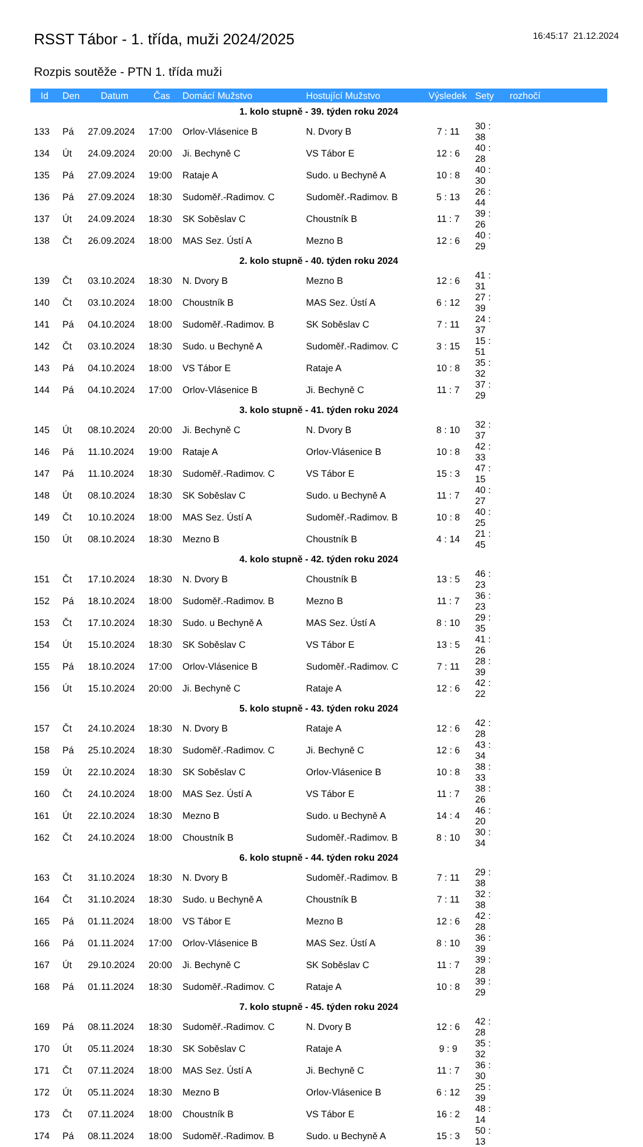RSST Tábor - 1. třída, muži 2024/2025
16:45:17 21.12.2024
Rozpis soutěže - PTN 1. třída muži
| Id | Den | Datum | Čas | Domácí Mužstvo | Hostující Mužstvo | Výsledek | Sety | rozhočí |
| --- | --- | --- | --- | --- | --- | --- | --- | --- |
| 1. kolo stupně - 39. týden roku 2024 | | | | | | | | |
| 133 | Pá | 27.09.2024 | 17:00 | Orlov-Vlásenice B | N. Dvory B | 7 : 11 | 30 : 38 | |
| 134 | Út | 24.09.2024 | 20:00 | Ji. Bechyně C | VS Tábor E | 12 : 6 | 40 : 28 | |
| 135 | Pá | 27.09.2024 | 19:00 | Rataje A | Sudo. u Bechyně A | 10 : 8 | 40 : 30 | |
| 136 | Pá | 27.09.2024 | 18:30 | Sudoměř.-Radimov. C | Sudoměř.-Radimov. B | 5 : 13 | 26 : 44 | |
| 137 | Út | 24.09.2024 | 18:30 | SK Soběslav C | Choustník B | 11 : 7 | 39 : 26 | |
| 138 | Čt | 26.09.2024 | 18:00 | MAS Sez. Ústí A | Mezno B | 12 : 6 | 40 : 29 | |
| 2. kolo stupně - 40. týden roku 2024 | | | | | | | | |
| 139 | Čt | 03.10.2024 | 18:30 | N. Dvory B | Mezno B | 12 : 6 | 41 : 31 | |
| 140 | Čt | 03.10.2024 | 18:00 | Choustník B | MAS Sez. Ústí A | 6 : 12 | 27 : 39 | |
| 141 | Pá | 04.10.2024 | 18:00 | Sudoměř.-Radimov. B | SK Soběslav C | 7 : 11 | 24 : 37 | |
| 142 | Čt | 03.10.2024 | 18:30 | Sudo. u Bechyně A | Sudoměř.-Radimov. C | 3 : 15 | 15 : 51 | |
| 143 | Pá | 04.10.2024 | 18:00 | VS Tábor E | Rataje A | 10 : 8 | 35 : 32 | |
| 144 | Pá | 04.10.2024 | 17:00 | Orlov-Vlásenice B | Ji. Bechyně C | 11 : 7 | 37 : 29 | |
| 3. kolo stupně - 41. týden roku 2024 | | | | | | | | |
| 145 | Út | 08.10.2024 | 20:00 | Ji. Bechyně C | N. Dvory B | 8 : 10 | 32 : 37 | |
| 146 | Pá | 11.10.2024 | 19:00 | Rataje A | Orlov-Vlásenice B | 10 : 8 | 42 : 33 | |
| 147 | Pá | 11.10.2024 | 18:30 | Sudoměř.-Radimov. C | VS Tábor E | 15 : 3 | 47 : 15 | |
| 148 | Út | 08.10.2024 | 18:30 | SK Soběslav C | Sudo. u Bechyně A | 11 : 7 | 40 : 27 | |
| 149 | Čt | 10.10.2024 | 18:00 | MAS Sez. Ústí A | Sudoměř.-Radimov. B | 10 : 8 | 40 : 25 | |
| 150 | Út | 08.10.2024 | 18:30 | Mezno B | Choustník B | 4 : 14 | 21 : 45 | |
| 4. kolo stupně - 42. týden roku 2024 | | | | | | | | |
| 151 | Čt | 17.10.2024 | 18:30 | N. Dvory B | Choustník B | 13 : 5 | 46 : 23 | |
| 152 | Pá | 18.10.2024 | 18:00 | Sudoměř.-Radimov. B | Mezno B | 11 : 7 | 36 : 23 | |
| 153 | Čt | 17.10.2024 | 18:30 | Sudo. u Bechyně A | MAS Sez. Ústí A | 8 : 10 | 29 : 35 | |
| 154 | Út | 15.10.2024 | 18:30 | SK Soběslav C | VS Tábor E | 13 : 5 | 41 : 26 | |
| 155 | Pá | 18.10.2024 | 17:00 | Orlov-Vlásenice B | Sudoměř.-Radimov. C | 7 : 11 | 28 : 39 | |
| 156 | Út | 15.10.2024 | 20:00 | Ji. Bechyně C | Rataje A | 12 : 6 | 42 : 22 | |
| 5. kolo stupně - 43. týden roku 2024 | | | | | | | | |
| 157 | Čt | 24.10.2024 | 18:30 | N. Dvory B | Rataje A | 12 : 6 | 42 : 28 | |
| 158 | Pá | 25.10.2024 | 18:30 | Sudoměř.-Radimov. C | Ji. Bechyně C | 12 : 6 | 43 : 34 | |
| 159 | Út | 22.10.2024 | 18:30 | SK Soběslav C | Orlov-Vlásenice B | 10 : 8 | 38 : 33 | |
| 160 | Čt | 24.10.2024 | 18:00 | MAS Sez. Ústí A | VS Tábor E | 11 : 7 | 38 : 26 | |
| 161 | Út | 22.10.2024 | 18:30 | Mezno B | Sudo. u Bechyně A | 14 : 4 | 46 : 20 | |
| 162 | Čt | 24.10.2024 | 18:00 | Choustník B | Sudoměř.-Radimov. B | 8 : 10 | 30 : 34 | |
| 6. kolo stupně - 44. týden roku 2024 | | | | | | | | |
| 163 | Čt | 31.10.2024 | 18:30 | N. Dvory B | Sudoměř.-Radimov. B | 7 : 11 | 29 : 38 | |
| 164 | Čt | 31.10.2024 | 18:30 | Sudo. u Bechyně A | Choustník B | 7 : 11 | 32 : 38 | |
| 165 | Pá | 01.11.2024 | 18:00 | VS Tábor E | Mezno B | 12 : 6 | 42 : 28 | |
| 166 | Pá | 01.11.2024 | 17:00 | Orlov-Vlásenice B | MAS Sez. Ústí A | 8 : 10 | 36 : 39 | |
| 167 | Út | 29.10.2024 | 20:00 | Ji. Bechyně C | SK Soběslav C | 11 : 7 | 39 : 28 | |
| 168 | Pá | 01.11.2024 | 18:30 | Sudoměř.-Radimov. C | Rataje A | 10 : 8 | 39 : 29 | |
| 7. kolo stupně - 45. týden roku 2024 | | | | | | | | |
| 169 | Pá | 08.11.2024 | 18:30 | Sudoměř.-Radimov. C | N. Dvory B | 12 : 6 | 42 : 28 | |
| 170 | Út | 05.11.2024 | 18:30 | SK Soběslav C | Rataje A | 9 : 9 | 35 : 32 | |
| 171 | Čt | 07.11.2024 | 18:00 | MAS Sez. Ústí A | Ji. Bechyně C | 11 : 7 | 36 : 30 | |
| 172 | Út | 05.11.2024 | 18:30 | Mezno B | Orlov-Vlásenice B | 6 : 12 | 25 : 39 | |
| 173 | Čt | 07.11.2024 | 18:00 | Choustník B | VS Tábor E | 16 : 2 | 48 : 14 | |
| 174 | Pá | 08.11.2024 | 18:00 | Sudoměř.-Radimov. B | Sudo. u Bechyně A | 15 : 3 | 50 : 13 | |